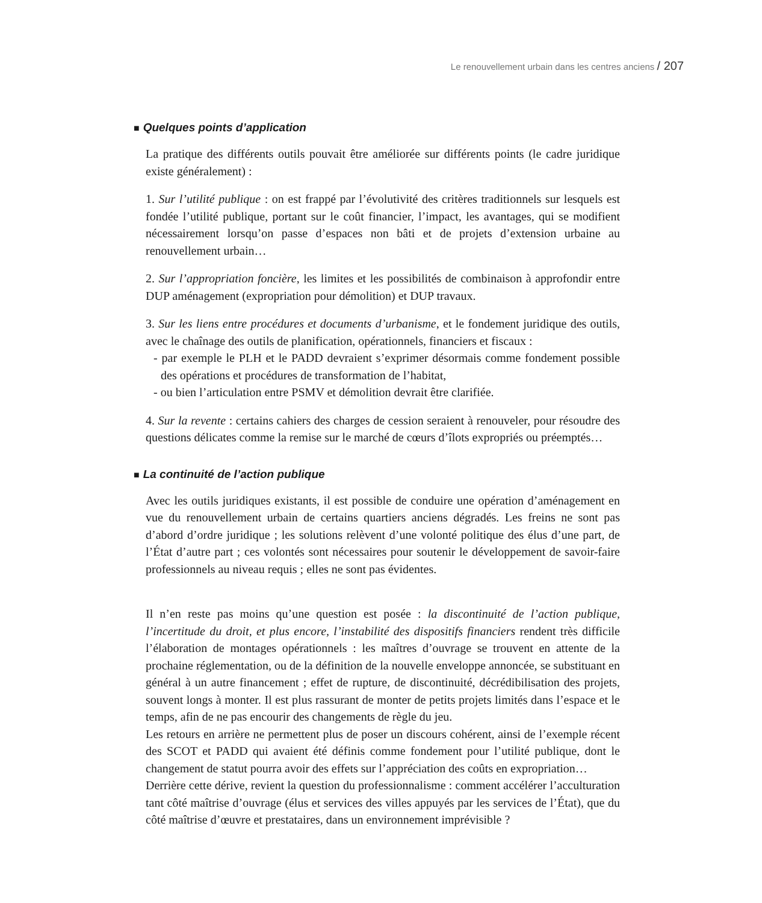Le renouvellement urbain dans les centres anciens / 207
■ Quelques points d’application
La pratique des différents outils pouvait être améliorée sur différents points (le cadre juridique existe généralement) :
1. Sur l’utilité publique : on est frappé par l’évolutivité des critères traditionnels sur lesquels est fondée l’utilité publique, portant sur le coût financier, l’impact, les avantages, qui se modifient nécessairement lorsqu’on passe d’espaces non bâti et de projets d’extension urbaine au renouvellement urbain…
2. Sur l’appropriation foncière, les limites et les possibilités de combinaison à approfondir entre DUP aménagement (expropriation pour démolition) et DUP travaux.
3. Sur les liens entre procédures et documents d’urbanisme, et le fondement juridique des outils, avec le chaînage des outils de planification, opérationnels, financiers et fiscaux :
- par exemple le PLH et le PADD devraient s’exprimer désormais comme fondement possible des opérations et procédures de transformation de l’habitat,
- ou bien l’articulation entre PSMV et démolition devrait être clarifiée.
4. Sur la revente : certains cahiers des charges de cession seraient à renouveler, pour résoudre des questions délicates comme la remise sur le marché de cœurs d’îlots expropriés ou préemptés…
■ La continuité de l’action publique
Avec les outils juridiques existants, il est possible de conduire une opération d’aménagement en vue du renouvellement urbain de certains quartiers anciens dégradés. Les freins ne sont pas d’abord d’ordre juridique ; les solutions relèvent d’une volonté politique des élus d’une part, de l’État d’autre part ; ces volontés sont nécessaires pour soutenir le développement de savoir-faire professionnels au niveau requis ; elles ne sont pas évidentes.
Il n’en reste pas moins qu’une question est posée : la discontinuité de l’action publique, l’incertitude du droit, et plus encore, l’instabilité des dispositifs financiers rendent très difficile l’élaboration de montages opérationnels : les maîtres d’ouvrage se trouvent en attente de la prochaine réglementation, ou de la définition de la nouvelle enveloppe annoncée, se substituant en général à un autre financement ; effet de rupture, de discontinuité, décrédibilisation des projets, souvent longs à monter. Il est plus rassurant de monter de petits projets limités dans l’espace et le temps, afin de ne pas encourir des changements de règle du jeu.
Les retours en arrière ne permettent plus de poser un discours cohérent, ainsi de l’exemple récent des SCOT et PADD qui avaient été définis comme fondement pour l’utilité publique, dont le changement de statut pourra avoir des effets sur l’appréciation des coûts en expropriation…
Derrière cette dérive, revient la question du professionnalisme : comment accélérer l’acculturation tant côté maîtrise d’ouvrage (élus et services des villes appuyés par les services de l’État), que du côté maîtrise d’œuvre et prestataires, dans un environnement imprévisible ?